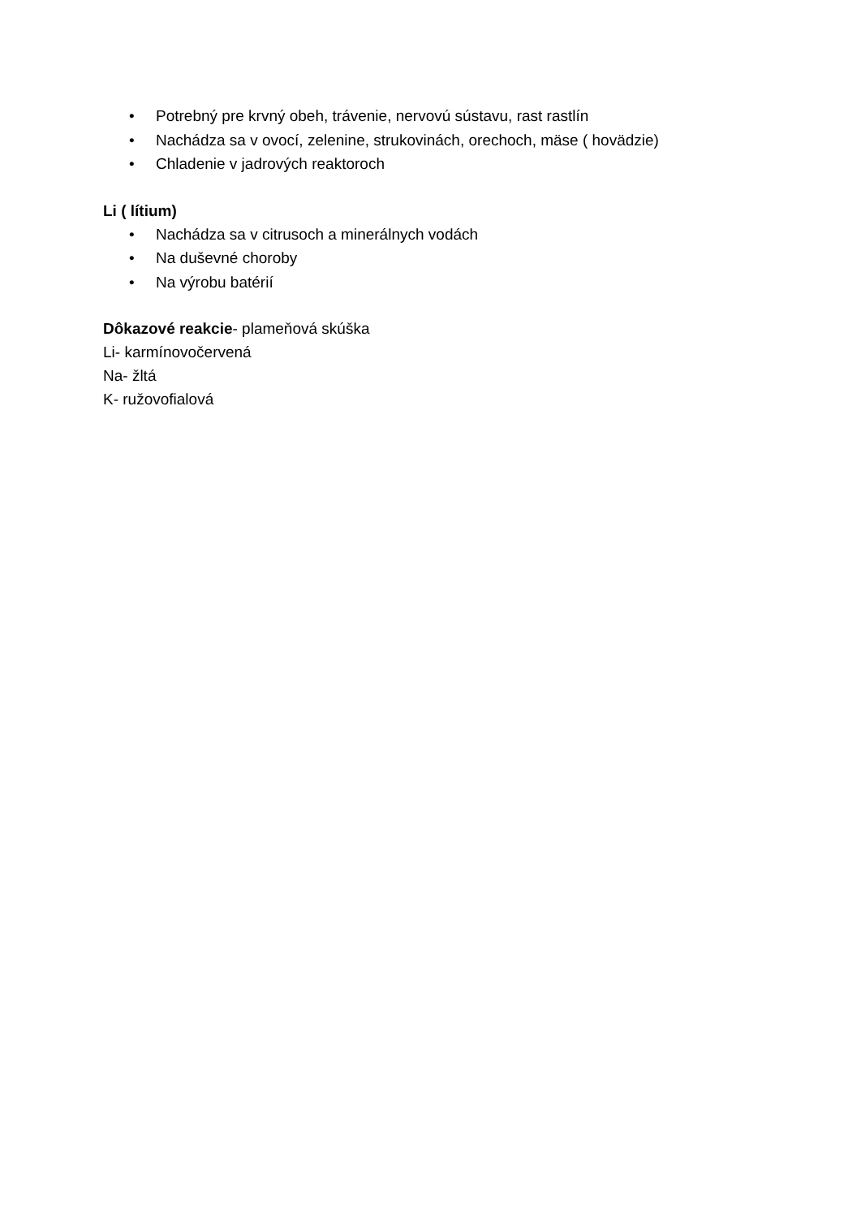• Potrebný pre krvný obeh, trávenie, nervovú sústavu, rast rastlín
• Nachádza sa v ovocí, zelenine, strukovinách, orechoch, mäse ( hovädzie)
• Chladenie v jadrových reaktoroch
Li ( lítium)
• Nachádza sa v citrusoch a minerálnych vodách
• Na duševné choroby
• Na výrobu batérií
Dôkazové reakcie- plameňová skúška
Li- karmínovočervená
Na- žltá
K- ružovofialová